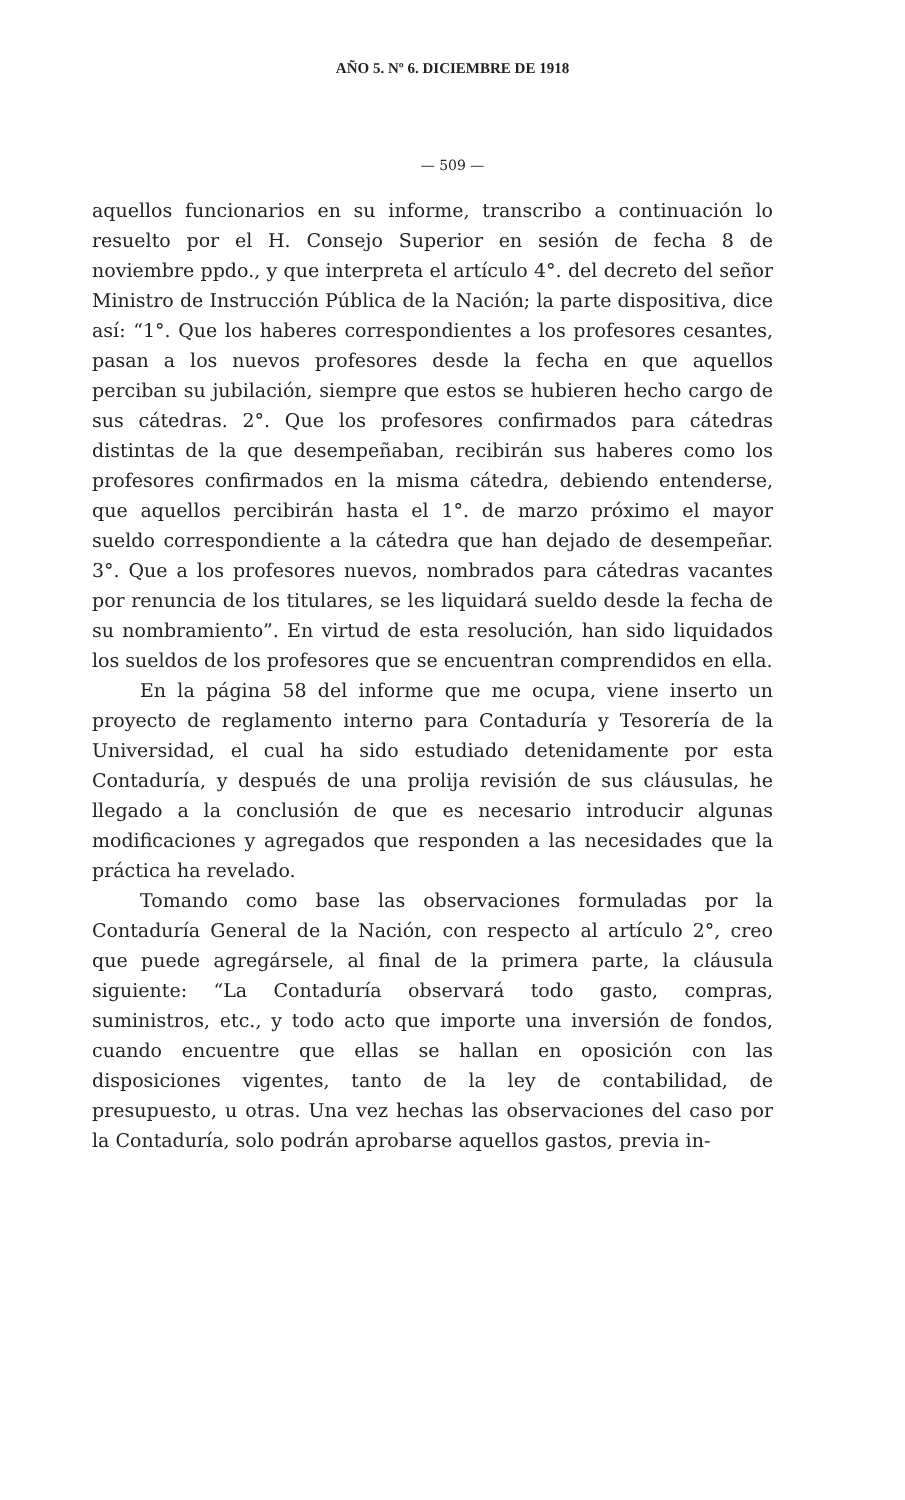AÑO 5. Nº 6. DICIEMBRE DE 1918
— 509 —
aquellos funcionarios en su informe, transcribo a continuación lo resuelto por el H. Consejo Superior en sesión de fecha 8 de noviembre ppdo., y que interpreta el artículo 4°. del decreto del señor Ministro de Instrucción Pública de la Nación; la parte dispositiva, dice así: “1°. Que los haberes correspondientes a los profesores cesantes, pasan a los nuevos profesores desde la fecha en que aquellos perciban su jubilación, siempre que estos se hubieren hecho cargo de sus cátedras. 2°. Que los profesores confirmados para cátedras distintas de la que desempeñaban, recibirán sus haberes como los profesores confirmados en la misma cátedra, debiendo entenderse, que aquellos percibirán hasta el 1°. de marzo próximo el mayor sueldo correspondiente a la cátedra que han dejado de desempeñar. 3°. Que a los profesores nuevos, nombrados para cátedras vacantes por renuncia de los titulares, se les liquidará sueldo desde la fecha de su nombramiento”. En virtud de esta resolución, han sido liquidados los sueldos de los profesores que se encuentran comprendidos en ella.
En la página 58 del informe que me ocupa, viene inserto un proyecto de reglamento interno para Contaduría y Tesorería de la Universidad, el cual ha sido estudiado detenidamente por esta Contaduría, y después de una prolija revisión de sus cláusulas, he llegado a la conclusión de que es necesario introducir algunas modificaciones y agregados que responden a las necesidades que la práctica ha revelado.
Tomando como base las observaciones formuladas por la Contaduría General de la Nación, con respecto al artículo 2°, creo que puede agregársele, al final de la primera parte, la cláusula siguiente: “La Contaduría observará todo gasto, compras, suministros, etc., y todo acto que importe una inversión de fondos, cuando encuentre que ellas se hallan en oposición con las disposiciones vigentes, tanto de la ley de contabilidad, de presupuesto, u otras. Una vez hechas las observaciones del caso por la Contaduría, solo podrán aprobarse aquellos gastos, previa in-